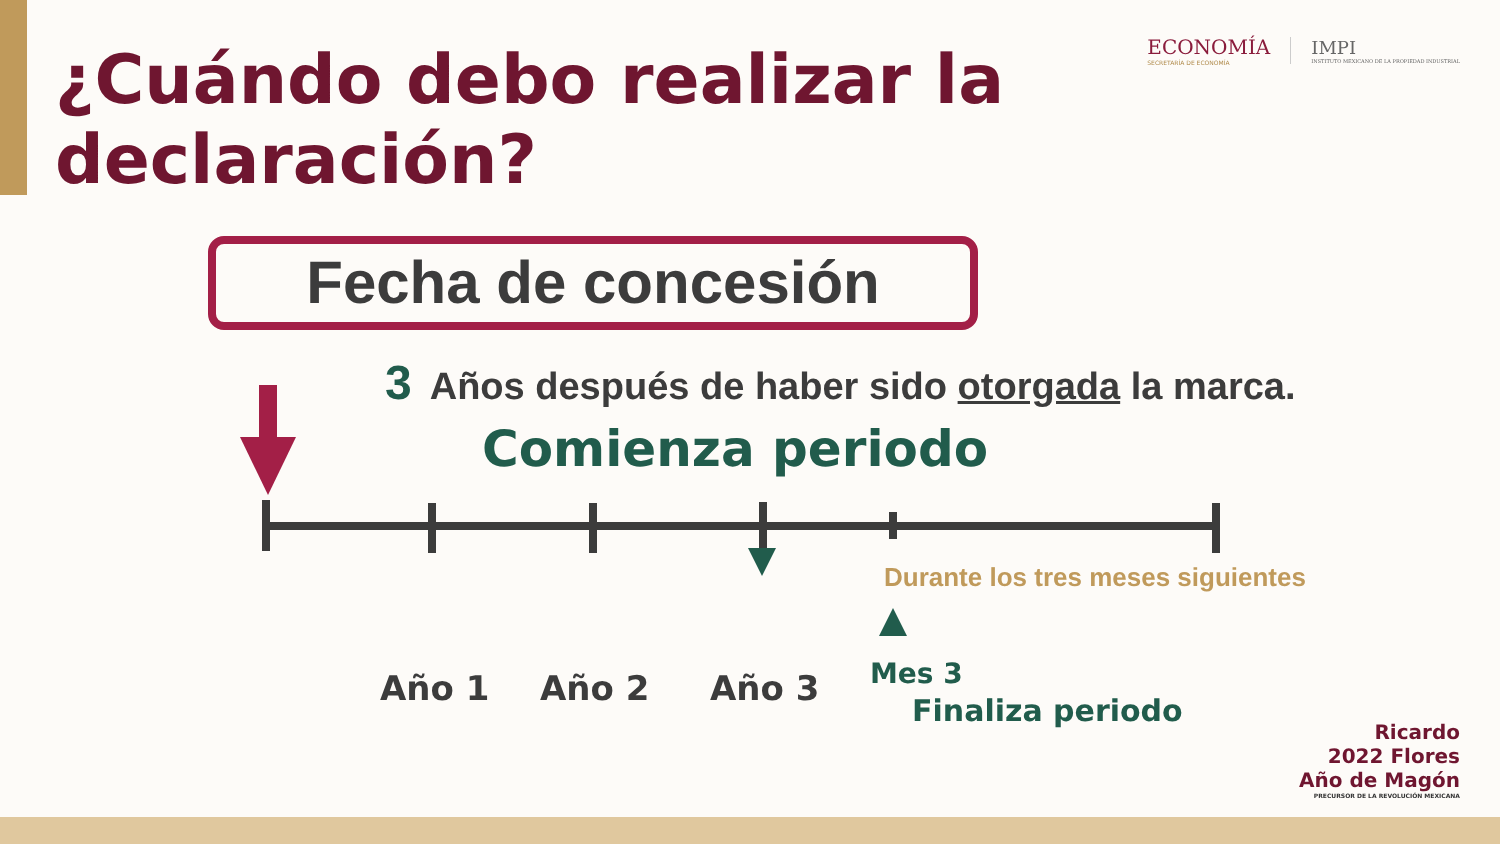¿Cuándo debo realizar la
declaración?
ECONOMÍA
SECRETARÍA DE ECONOMÍA
IMPI
INSTITUTO MEXICANO DE LA PROPIEDAD INDUSTRIAL
Fecha de concesión
3 Años después de haber sido otorgada la marca.
Comienza periodo
Durante los tres meses siguientes
Año 1 Año 2 Año 3 Mes 3
Finaliza periodo
Ricardo
2022 Flores
Año de Magón
PRECURSOR DE LA REVOLUCIÓN MEXICANA